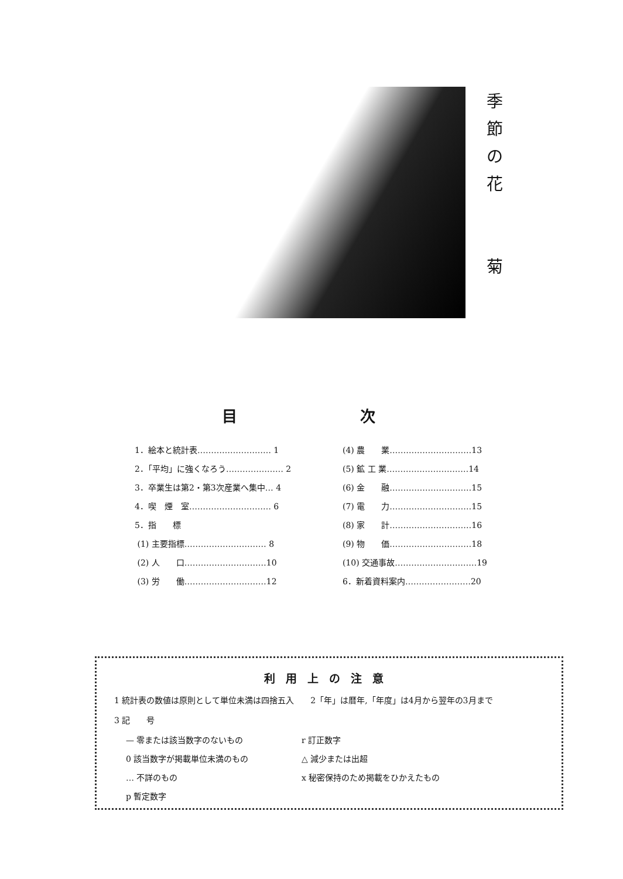季
節
の
花
菊
目 次
1．絵本と統計表……………………… 1
2．「平均」に強くなろう………………… 2
3．卒業生は第2・第3次産業へ集中… 4
4．喫　煙　室………………………… 6
5．指　　標
(1) 主要指標………………………… 8
(2) 人　　口…………………………10
(3) 労　　働…………………………12
(4) 農　　業…………………………13
(5) 鉱 工 業…………………………14
(6) 金　　融…………………………15
(7) 電　　力…………………………15
(8) 家　　計…………………………16
(9) 物　　価…………………………18
(10) 交通事故…………………………19
6．新着資料案内……………………20
利用上の注意
1 統計表の数値は原則として単位未満は四捨五入　　2「年」は暦年,「年度」は4月から翌年の3月まで
3 記　　号
— 零または該当数字のないもの r 訂正数字 0 該当数字が掲載単位未満のもの △ 減少または出超 … 不詳のもの x 秘密保持のため掲載をひかえたもの p 暫定数字